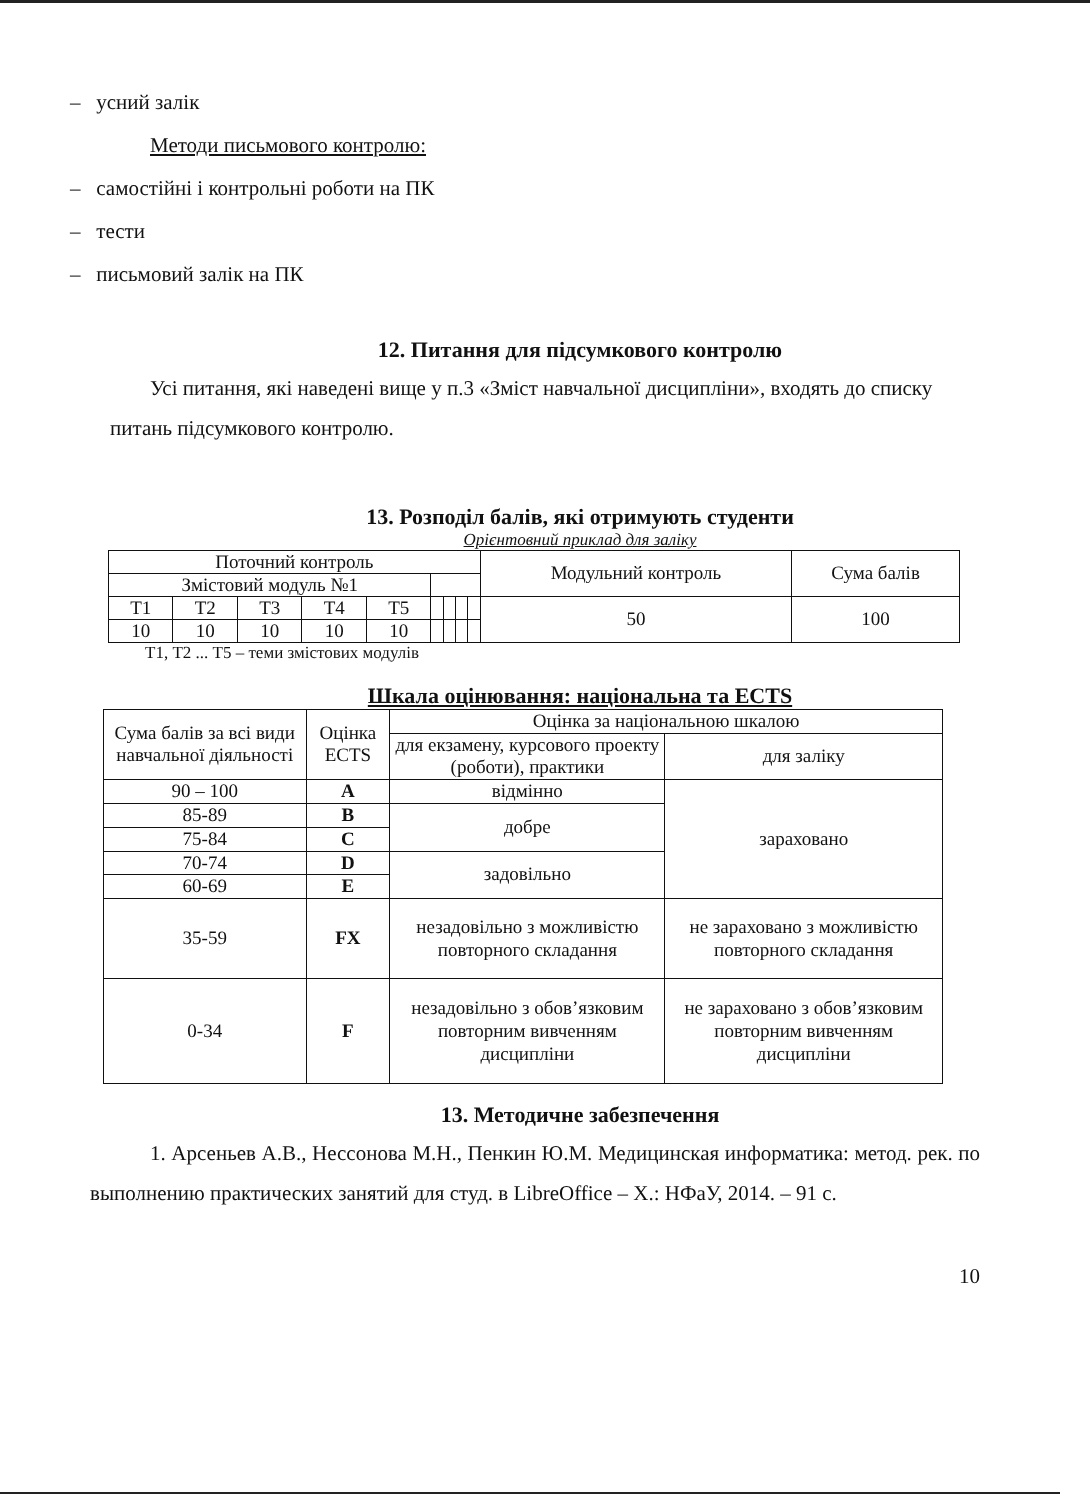– усний залік
Методи письмового контролю:
– самостійні і контрольні роботи на ПК
– тести
– письмовий залік на ПК
12. Питання для підсумкового контролю
Усі питання, які наведені вище у п.3 «Зміст навчальної дисципліни», входять до списку питань підсумкового контролю.
13. Розподіл балів, які отримують студенти
Орієнтовний приклад для заліку
| Поточний контроль | | | | | | | | | Модульний контроль | Сума балів |
| Змістовий модуль №1 | | | | | | | | | | |
| Т1 | Т2 | Т3 | Т4 | Т5 | | | | | 50 | 100 |
| 10 | 10 | 10 | 10 | 10 | | | | | | |
Т1, Т2 ... Т5 – теми змістових модулів
Шкала оцінювання: національна та ECTS
| Сума балів за всі види навчальної діяльності | Оцінка ECTS | Оцінка за національною шкалою | |
| --- | --- | --- | --- |
| | | для екзамену, курсового проекту (роботи), практики | для заліку |
| 90 – 100 | A | відмінно | зараховано |
| 85-89 | B | добре | |
| 75-84 | C | | |
| 70-74 | D | задовільно | |
| 60-69 | E | | |
| 35-59 | FX | незадовільно з можливістю повторного складання | не зараховано з можливістю повторного складання |
| 0-34 | F | незадовільно з обов’язковим повторним вивченням дисципліни | не зараховано з обов’язковим повторним вивченням дисципліни |
13. Методичне забезпечення
1. Арсеньев А.В., Нессонова М.Н., Пенкин Ю.М. Медицинская информатика: метод. рек. по выполнению практических занятий для студ. в LibreOffice – Х.: НФаУ, 2014. – 91 с.
10